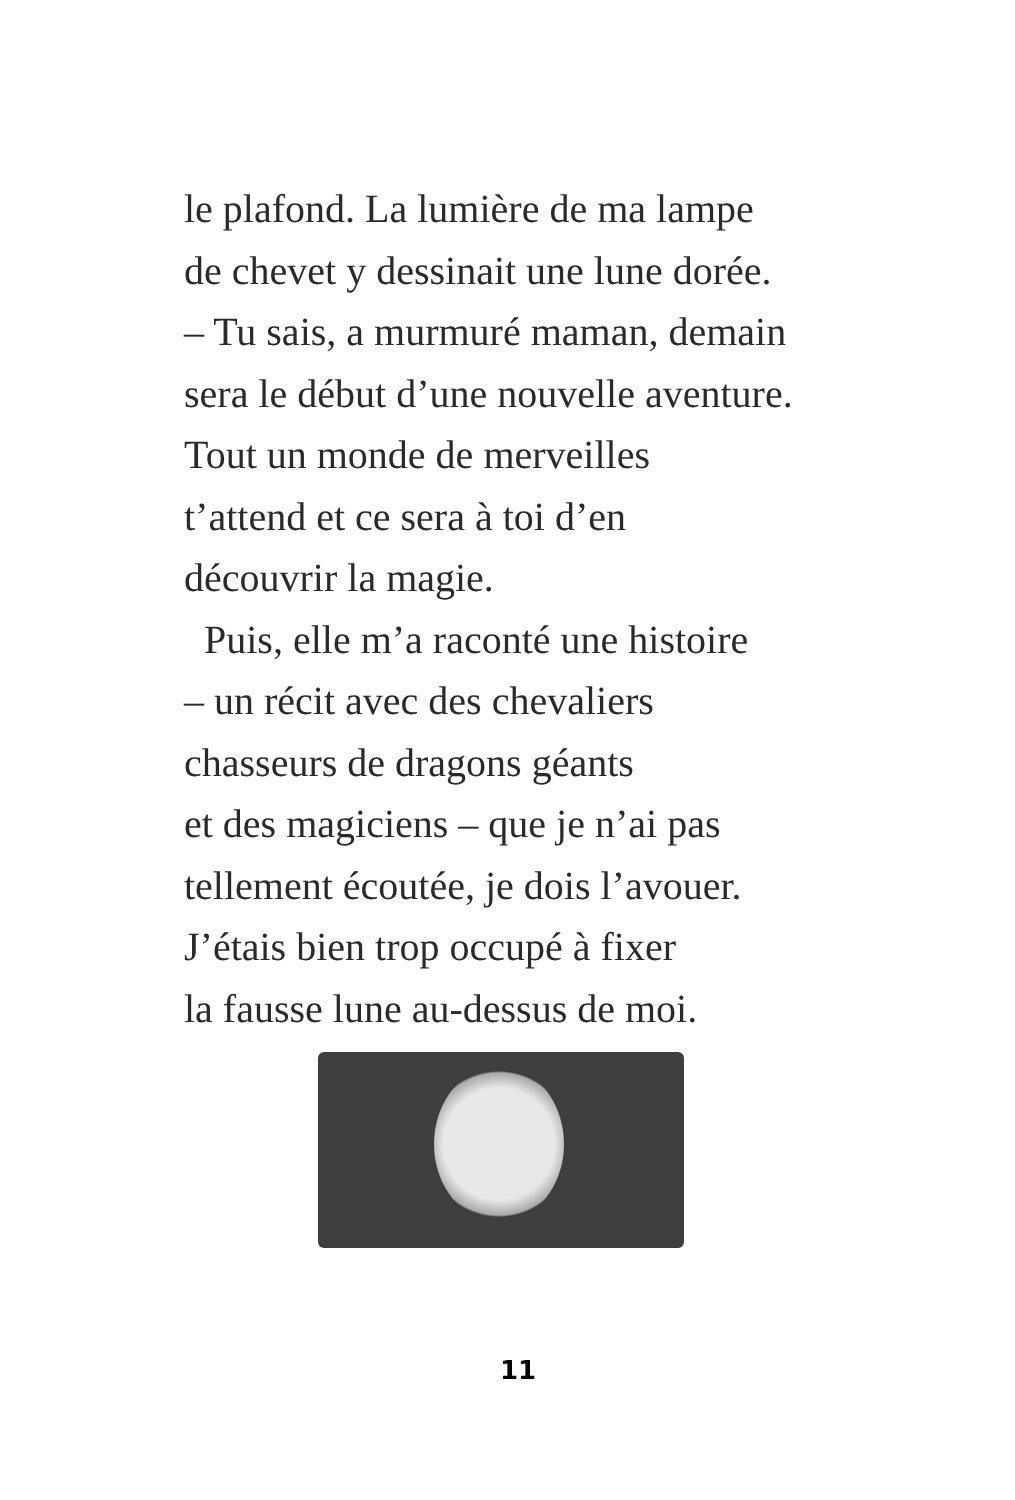le plafond. La lumière de ma lampe
de chevet y dessinait une lune dorée.
– Tu sais, a murmuré maman, demain
sera le début d’une nouvelle aventure.
Tout un monde de merveilles
t’attend et ce sera à toi d’en
découvrir la magie.
Puis, elle m’a raconté une histoire
– un récit avec des chevaliers
chasseurs de dragons géants
et des magiciens – que je n’ai pas
tellement écoutée, je dois l’avouer.
J’étais bien trop occupé à fixer
la fausse lune au-dessus de moi.
11